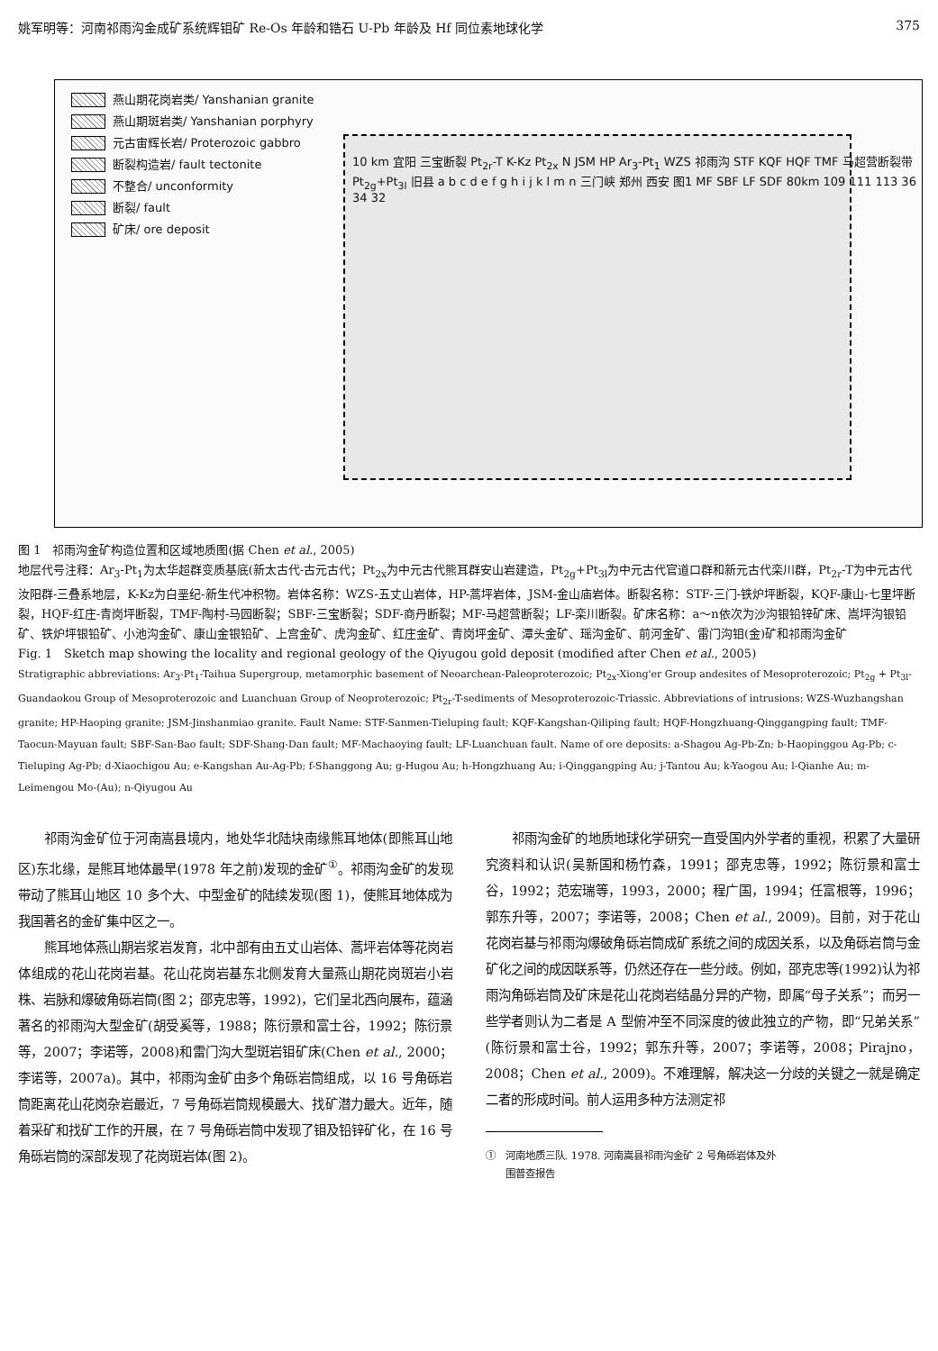姚军明等：河南祁雨沟金成矿系统辉钼矿 Re-Os 年龄和锆石 U-Pb 年龄及 Hf 同位素地球化学 375
燕山期花岗岩类/ Yanshanian granite
燕山期斑岩类/ Yanshanian porphyry
元古宙辉长岩/ Proterozoic gabbro
断裂构造岩/ fault tectonite
不整合/ unconformity
断裂/ fault
矿床/ ore deposit
10 km 宜阳 三宝断裂 Pt<sub>2r</sub>-T K-Kz Pt<sub>2x</sub> N JSM HP Ar<sub>3</sub>-Pt<sub>1</sub> WZS 祁雨沟 STF KQF HQF TMF 马超营断裂带 Pt<sub>2g</sub>+Pt<sub>3l</sub> 旧县 a b c d e f g h i j k l m n 三门峡 郑州 西安 图1 MF SBF LF SDF 80km 109 111 113 36 34 32
图 1　祁雨沟金矿构造位置和区域地质图(据 Chen et al., 2005)
地层代号注释：Ar<sub>3</sub>-Pt<sub>1</sub>为太华超群变质基底(新太古代-古元古代；Pt<sub>2x</sub>为中元古代熊耳群安山岩建造，Pt<sub>2g</sub>+Pt<sub>3l</sub>为中元古代官道口群和新元古代栾川群，Pt<sub>2r</sub>-T为中元古代汝阳群-三叠系地层，K-Kz为白垩纪-新生代冲积物。岩体名称：WZS-五丈山岩体，HP-蒿坪岩体，JSM-金山庙岩体。断裂名称：STF-三门-铁炉坪断裂，KQF-康山-七里坪断裂，HQF-红庄-青岗坪断裂，TMF-陶村-马园断裂；SBF-三宝断裂；SDF-商丹断裂；MF-马超营断裂；LF-栾川断裂。矿床名称：a～n依次为沙沟银铅锌矿床、嵩坪沟银铅矿、铁炉坪银铅矿、小池沟金矿、康山金银铅矿、上宫金矿、虎沟金矿、红庄金矿、青岗坪金矿、潭头金矿、瑶沟金矿、前河金矿、雷门沟钼(金)矿和祁雨沟金矿
Fig. 1　Sketch map showing the locality and regional geology of the Qiyugou gold deposit (modified after Chen et al., 2005)
Stratigraphic abbreviations: Ar<sub>3</sub>-Pt<sub>1</sub>-Taihua Supergroup, metamorphic basement of Neoarchean-Paleoproterozoic; Pt<sub>2x</sub>-Xiong'er Group andesites of Mesoproterozoic; Pt<sub>2g</sub> + Pt<sub>3l</sub>-Guandaokou Group of Mesoproterozoic and Luanchuan Group of Neoproterozoic; Pt<sub>2r</sub>-T-sediments of Mesoproterozoic-Triassic. Abbreviations of intrusions: WZS-Wuzhangshan granite; HP-Haoping granite; JSM-Jinshanmiao granite. Fault Name: STF-Sanmen-Tieluping fault; KQF-Kangshan-Qiliping fault; HQF-Hongzhuang-Qinggangping fault; TMF-Taocun-Mayuan fault; SBF-San-Bao fault; SDF-Shang-Dan fault; MF-Machaoying fault; LF-Luanchuan fault. Name of ore deposits: a-Shagou Ag-Pb-Zn; b-Haopinggou Ag-Pb; c-Tieluping Ag-Pb; d-Xiaochigou Au; e-Kangshan Au-Ag-Pb; f-Shanggong Au; g-Hugou Au; h-Hongzhuang Au; i-Qinggangping Au; j-Tantou Au; k-Yaogou Au; l-Qianhe Au; m-Leimengou Mo-(Au); n-Qiyugou Au
祁雨沟金矿位于河南嵩县境内，地处华北陆块南缘熊耳地体(即熊耳山地区)东北缘，是熊耳地体最早(1978 年之前)发现的金矿<sup>①</sup>。祁雨沟金矿的发现带动了熊耳山地区 10 多个大、中型金矿的陆续发现(图 1)，使熊耳地体成为我国著名的金矿集中区之一。
熊耳地体燕山期岩浆岩发育，北中部有由五丈山岩体、蒿坪岩体等花岗岩体组成的花山花岗岩基。花山花岗岩基东北侧发育大量燕山期花岗斑岩小岩株、岩脉和爆破角砾岩筒(图 2；邵克忠等，1992)，它们呈北西向展布，蕴涵著名的祁雨沟大型金矿(胡受奚等，1988；陈衍景和富士谷，1992；陈衍景等，2007；李诺等，2008)和雷门沟大型斑岩钼矿床(Chen et al., 2000；李诺等，2007a)。其中，祁雨沟金矿由多个角砾岩筒组成，以 16 号角砾岩筒距离花山花岗杂岩最近，7 号角砾岩筒规模最大、找矿潜力最大。近年，随着采矿和找矿工作的开展，在 7 号角砾岩筒中发现了钼及铅锌矿化，在 16 号角砾岩筒的深部发现了花岗斑岩体(图 2)。
祁雨沟金矿的地质地球化学研究一直受国内外学者的重视，积累了大量研究资料和认识(吴新国和杨竹森，1991；邵克忠等，1992；陈衍景和富士谷，1992；范宏瑞等，1993，2000；程广国，1994；任富根等，1996；郭东升等，2007；李诺等，2008；Chen et al., 2009)。目前，对于花山花岗岩基与祁雨沟爆破角砾岩筒成矿系统之间的成因关系，以及角砾岩筒与金矿化之间的成因联系等，仍然还存在一些分歧。例如，邵克忠等(1992)认为祁雨沟角砾岩筒及矿床是花山花岗岩结晶分异的产物，即属“母子关系”；而另一些学者则认为二者是 A 型俯冲至不同深度的彼此独立的产物，即“兄弟关系”(陈衍景和富士谷，1992；郭东升等，2007；李诺等，2008；Pirajno，2008；Chen et al., 2009)。不难理解，解决这一分歧的关键之一就是确定二者的形成时间。前人运用多种方法测定祁
①　河南地质三队. 1978. 河南嵩县祁雨沟金矿 2 号角砾岩体及外
　　围普查报告